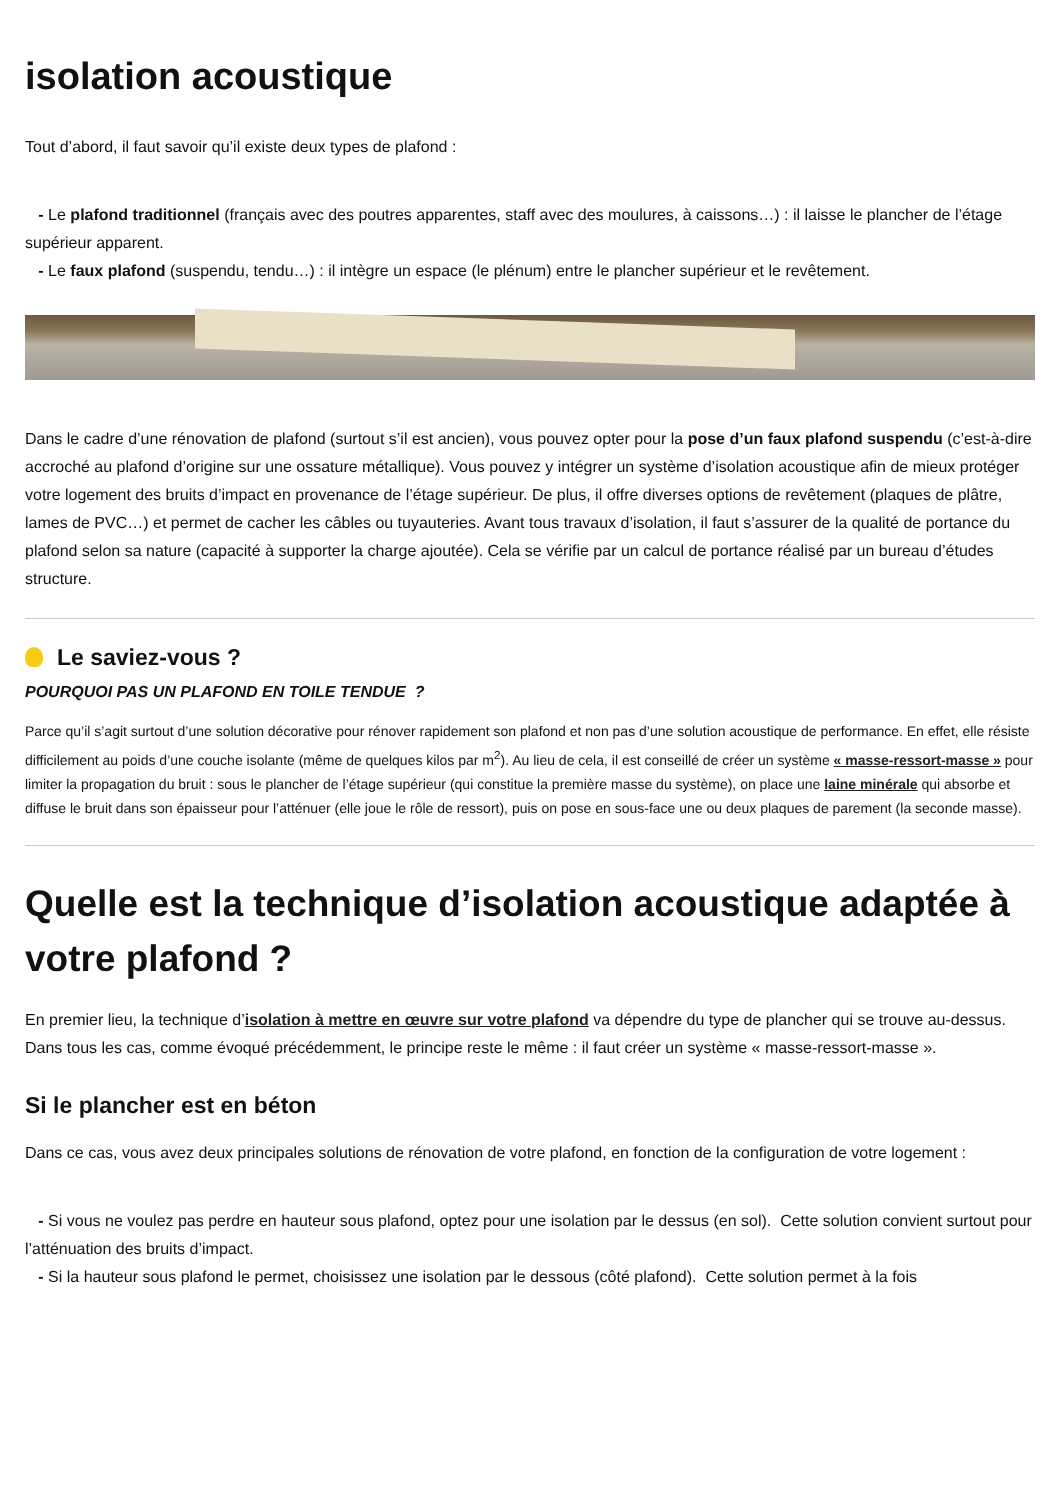isolation acoustique
Tout d’abord, il faut savoir qu’il existe deux types de plafond :
- Le plafond traditionnel (français avec des poutres apparentes, staff avec des moulures, à caissons…) : il laisse le plancher de l’étage supérieur apparent.
- Le faux plafond (suspendu, tendu…) : il intègre un espace (le plénum) entre le plancher supérieur et le revêtement.
Dans le cadre d’une rénovation de plafond (surtout s’il est ancien), vous pouvez opter pour la pose d’un faux plafond suspendu (c’est-à-dire accroché au plafond d’origine sur une ossature métallique). Vous pouvez y intégrer un système d’isolation acoustique afin de mieux protéger votre logement des bruits d’impact en provenance de l’étage supérieur. De plus, il offre diverses options de revêtement (plaques de plâtre, lames de PVC…) et permet de cacher les câbles ou tuyauteries. Avant tous travaux d’isolation, il faut s’assurer de la qualité de portance du plafond selon sa nature (capacité à supporter la charge ajoutée). Cela se vérifie par un calcul de portance réalisé par un bureau d’études structure.
Le saviez-vous ?
POURQUOI PAS UN PLAFOND EN TOILE TENDUE ?
Parce qu’il s’agit surtout d’une solution décorative pour rénover rapidement son plafond et non pas d’une solution acoustique de performance. En effet, elle résiste difficilement au poids d’une couche isolante (même de quelques kilos par m<sup>2</sup>). Au lieu de cela, il est conseillé de créer un système « masse-ressort-masse » pour limiter la propagation du bruit : sous le plancher de l’étage supérieur (qui constitue la première masse du système), on place une laine minérale qui absorbe et diffuse le bruit dans son épaisseur pour l’atténuer (elle joue le rôle de ressort), puis on pose en sous-face une ou deux plaques de parement (la seconde masse).
Quelle est la technique d’isolation acoustique adaptée à votre plafond ?
En premier lieu, la technique d’isolation à mettre en œuvre sur votre plafond va dépendre du type de plancher qui se trouve au-dessus. Dans tous les cas, comme évoqué précédemment, le principe reste le même : il faut créer un système « masse-ressort-masse ».
Si le plancher est en béton
Dans ce cas, vous avez deux principales solutions de rénovation de votre plafond, en fonction de la configuration de votre logement :
- Si vous ne voulez pas perdre en hauteur sous plafond, optez pour une isolation par le dessus (en sol). Cette solution convient surtout pour l’atténuation des bruits d’impact.
- Si la hauteur sous plafond le permet, choisissez une isolation par le dessous (côté plafond). Cette solution permet à la fois